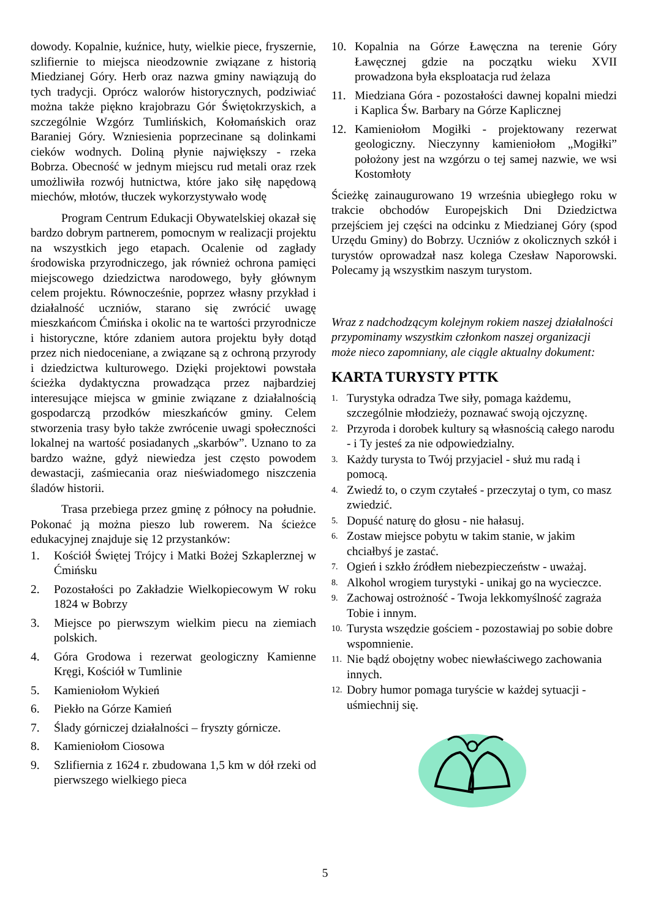dowody. Kopalnie, kuźnice, huty, wielkie piece, fryszernie, szlifiernie to miejsca nieodzownie związane z historią Miedzianej Góry. Herb oraz nazwa gminy nawiązują do tych tradycji. Oprócz walorów historycznych, podziwiać można także piękno krajobrazu Gór Świętokrzyskich, a szczególnie Wzgórz Tumlińskich, Kołomańskich oraz Baraniej Góry. Wzniesienia poprzecinane są dolinkami cieków wodnych. Doliną płynie największy - rzeka Bobrza. Obecność w jednym miejscu rud metali oraz rzek umożliwiła rozwój hutnictwa, które jako siłę napędową miechów, młotów, tłuczek wykorzystywało wodę
Program Centrum Edukacji Obywatelskiej okazał się bardzo dobrym partnerem, pomocnym w realizacji projektu na wszystkich jego etapach. Ocalenie od zagłady środowiska przyrodniczego, jak również ochrona pamięci miejscowego dziedzictwa narodowego, były głównym celem projektu. Równocześnie, poprzez własny przykład i działalność uczniów, starano się zwrócić uwagę mieszkańcom Ćmińska i okolic na te wartości przyrodnicze i historyczne, które zdaniem autora projektu były dotąd przez nich niedoceniane, a związane są z ochroną przyrody i dziedzictwa kulturowego. Dzięki projektowi powstała ścieżka dydaktyczna prowadząca przez najbardziej interesujące miejsca w gminie związane z działalnością gospodarczą przodków mieszkańców gminy. Celem stworzenia trasy było także zwrócenie uwagi społeczności lokalnej na wartość posiadanych „skarbów”. Uznano to za bardzo ważne, gdyż niewiedza jest często powodem dewastacji, zaśmiecania oraz nieświadomego niszczenia śladów historii.
Trasa przebiega przez gminę z północy na południe. Pokonać ją można pieszo lub rowerem. Na ścieżce edukacyjnej znajduje się 12 przystanków:
1. Kościół Świętej Trójcy i Matki Bożej Szkaplerznej w Ćmińsku
2. Pozostałości po Zakładzie Wielkopiecowym W roku 1824 w Bobrzy
3. Miejsce po pierwszym wielkim piecu na ziemiach polskich.
4. Góra Grodowa i rezerwat geologiczny Kamienne Kręgi, Kościół w Tumlinie
5. Kamieniołom Wykień
6. Piekło na Górze Kamień
7. Ślady górniczej działalności – fryszty górnicze.
8. Kamieniołom Ciosowa
9. Szlifiernia z 1624 r. zbudowana 1,5 km w dół rzeki od pierwszego wielkiego pieca
10. Kopalnia na Górze Ławęczna na terenie Góry Ławęcznej gdzie na początku wieku XVII prowadzona była eksploatacja rud żelaza
11. Miedziana Góra - pozostałości dawnej kopalni miedzi i Kaplica Św. Barbary na Górze Kaplicznej
12. Kamieniołom Mogiłki - projektowany rezerwat geologiczny. Nieczynny kamieniołom „Mogiłki” położony jest na wzgórzu o tej samej nazwie, we wsi Kostomłoty
Ścieżkę zainaugurowano 19 września ubiegłego roku w trakcie obchodów Europejskich Dni Dziedzictwa przejściem jej części na odcinku z Miedzianej Góry (spod Urzędu Gminy) do Bobrzy. Uczniów z okolicznych szkół i turystów oprowadzał nasz kolega Czesław Naporowski. Polecamy ją wszystkim naszym turystom.
Wraz z nadchodzącym kolejnym rokiem naszej działalności przypominamy wszystkim członkom naszej organizacji może nieco zapomniany, ale ciągle aktualny dokument:
KARTA TURYSTY PTTK
1. Turystyka odradza Twe siły, pomaga każdemu, szczególnie młodzieży, poznawać swoją ojczyznę.
2. Przyroda i dorobek kultury są własnością całego narodu - i Ty jesteś za nie odpowiedzialny.
3. Każdy turysta to Twój przyjaciel - służ mu radą i pomocą.
4. Zwiedź to, o czym czytałeś - przeczytaj o tym, co masz zwiedzić.
5. Dopuść naturę do głosu - nie hałasuj.
6. Zostaw miejsce pobytu w takim stanie, w jakim chciałbyś je zastać.
7. Ogień i szkło źródłem niebezpieczeństw - uważaj.
8. Alkohol wrogiem turystyki - unikaj go na wycieczce.
9. Zachowaj ostrożność - Twoja lekkomyślność zagraża Tobie i innym.
10. Turysta wszędzie gościem - pozostawiaj po sobie dobre wspomnienie.
11. Nie bądź obojętny wobec niewłaściwego zachowania innych.
12. Dobry humor pomaga turyście w każdej sytuacji - uśmiechnij się.
5